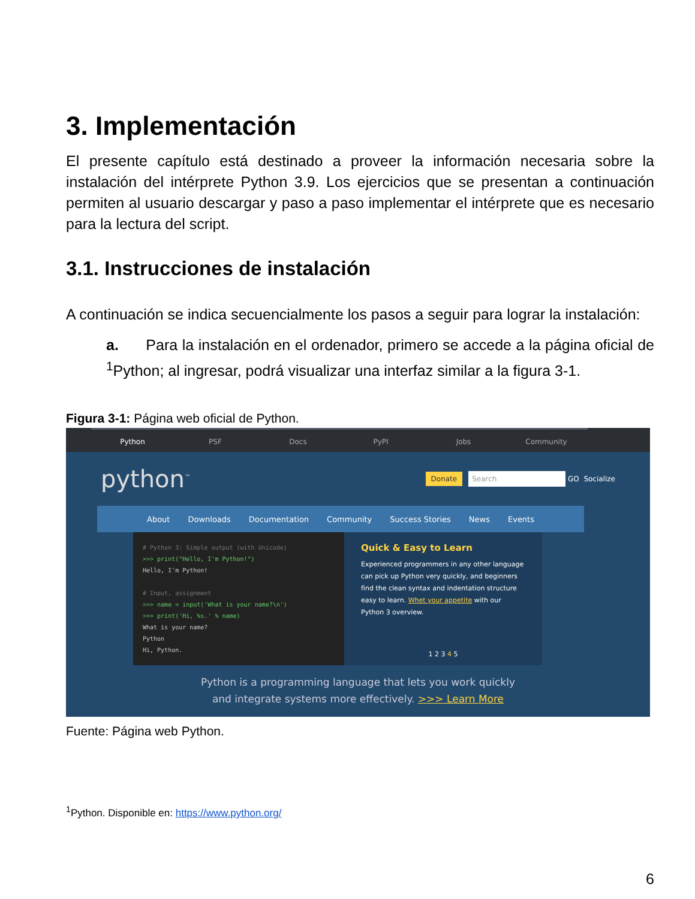3. Implementación
El presente capítulo está destinado a proveer la información necesaria sobre la instalación del intérprete Python 3.9. Los ejercicios que se presentan a continuación permiten al usuario descargar y paso a paso implementar el intérprete que es necesario para la lectura del script.
3.1. Instrucciones de instalación
A continuación se indica secuencialmente los pasos a seguir para lograr la instalación:
a. Para la instalación en el ordenador, primero se accede a la página oficial de <sup>1</sup>Python; al ingresar, podrá visualizar una interfaz similar a la figura 3-1.
Figura 3-1: Página web oficial de Python.
Python PSF Docs PyPI Jobs Community
python<sup>™</sup>
Donate Search GO Socialize
About Downloads Documentation Community Success Stories News Events
# Python 3: Simple output (with Unicode)
>>> print("Hello, I'm Python!")
Hello, I'm Python!
# Input, assignment
>>> name = input('What is your name?\n')
>>> print('Hi, %s.' % name)
What is your name?
Python
Hi, Python.
Quick & Easy to Learn
Experienced programmers in any other language can pick up Python very quickly, and beginners find the clean syntax and indentation structure easy to learn. Whet your appetite with our Python 3 overview.
1 2 3 4 5
Python is a programming language that lets you work quickly
and integrate systems more effectively. >>> Learn More
Fuente: Página web Python.
<sup>1</sup> Python. Disponible en: https://www.python.org/
6